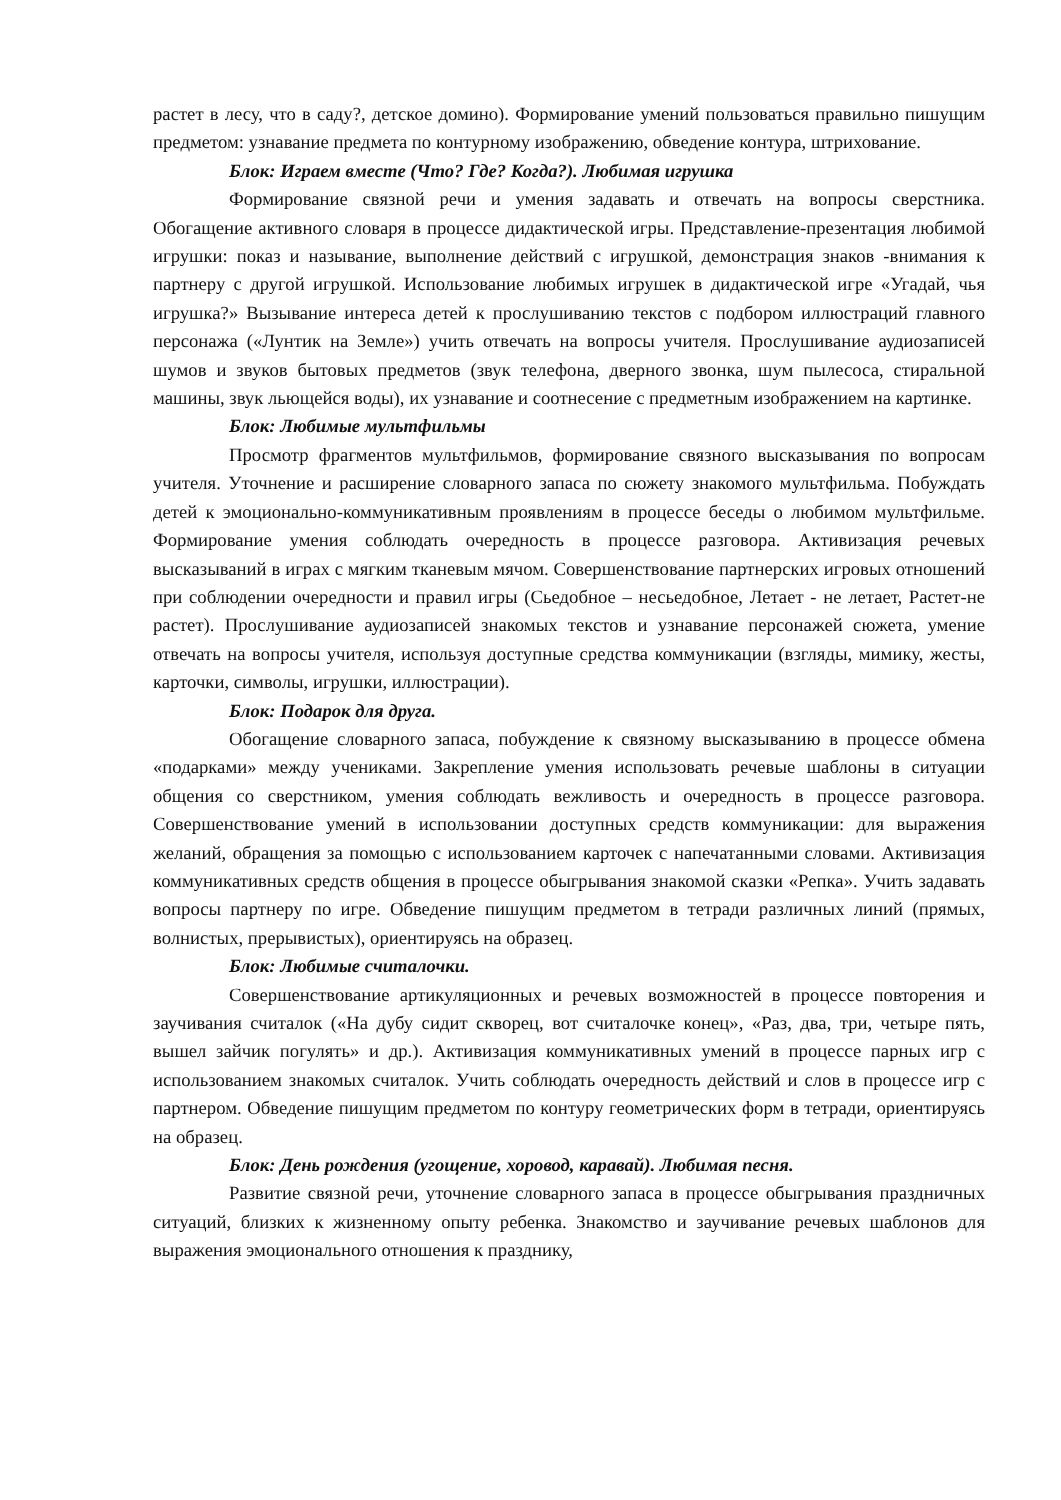растет в лесу, что в саду?, детское домино). Формирование умений пользоваться правильно пишущим предметом: узнавание предмета по контурному изображению, обведение контура, штрихование.
Блок: Играем вместе (Что? Где? Когда?). Любимая игрушка
Формирование связной речи и умения задавать и отвечать на вопросы сверстника. Обогащение активного словаря в процессе дидактической игры. Представление-презентация любимой игрушки: показ и называние, выполнение действий с игрушкой, демонстрация знаков -внимания к партнеру с другой игрушкой. Использование любимых игрушек в дидактической игре «Угадай, чья игрушка?» Вызывание интереса детей к прослушиванию текстов с подбором иллюстраций главного персонажа («Лунтик на Земле») учить отвечать на вопросы учителя. Прослушивание аудиозаписей шумов и звуков бытовых предметов (звук телефона, дверного звонка, шум пылесоса, стиральной машины, звук льющейся воды), их узнавание и соотнесение с предметным изображением на картинке.
Блок: Любимые мультфильмы
Просмотр фрагментов мультфильмов, формирование связного высказывания по вопросам учителя. Уточнение и расширение словарного запаса по сюжету знакомого мультфильма. Побуждать детей к эмоционально-коммуникативным проявлениям в процессе беседы о любимом мультфильме. Формирование умения соблюдать очередность в процессе разговора. Активизация речевых высказываний в играх с мягким тканевым мячом. Совершенствование партнерских игровых отношений при соблюдении очередности и правил игры (Сьедобное – несьедобное, Летает - не летает, Растет-не растет). Прослушивание аудиозаписей знакомых текстов и узнавание персонажей сюжета, умение отвечать на вопросы учителя, используя доступные средства коммуникации (взгляды, мимику, жесты, карточки, символы, игрушки, иллюстрации).
Блок: Подарок для друга.
Обогащение словарного запаса, побуждение к связному высказыванию в процессе обмена «подарками» между учениками. Закрепление умения использовать речевые шаблоны в ситуации общения со сверстником, умения соблюдать вежливость и очередность в процессе разговора. Совершенствование умений в использовании доступных средств коммуникации: для выражения желаний, обращения за помощью с использованием карточек с напечатанными словами. Активизация коммуникативных средств общения в процессе обыгрывания знакомой сказки «Репка». Учить задавать вопросы партнеру по игре. Обведение пишущим предметом в тетради различных линий (прямых, волнистых, прерывистых), ориентируясь на образец.
Блок: Любимые считалочки.
Совершенствование артикуляционных и речевых возможностей в процессе повторения и заучивания считалок («На дубу сидит скворец, вот считалочке конец», «Раз, два, три, четыре пять, вышел зайчик погулять» и др.). Активизация коммуникативных умений в процессе парных игр с использованием знакомых считалок. Учить соблюдать очередность действий и слов в процессе игр с партнером. Обведение пишущим предметом по контуру геометрических форм в тетради, ориентируясь на образец.
Блок: День рождения (угощение, хоровод, каравай). Любимая песня.
Развитие связной речи, уточнение словарного запаса в процессе обыгрывания праздничных ситуаций, близких к жизненному опыту ребенка. Знакомство и заучивание речевых шаблонов для выражения эмоционального отношения к празднику,